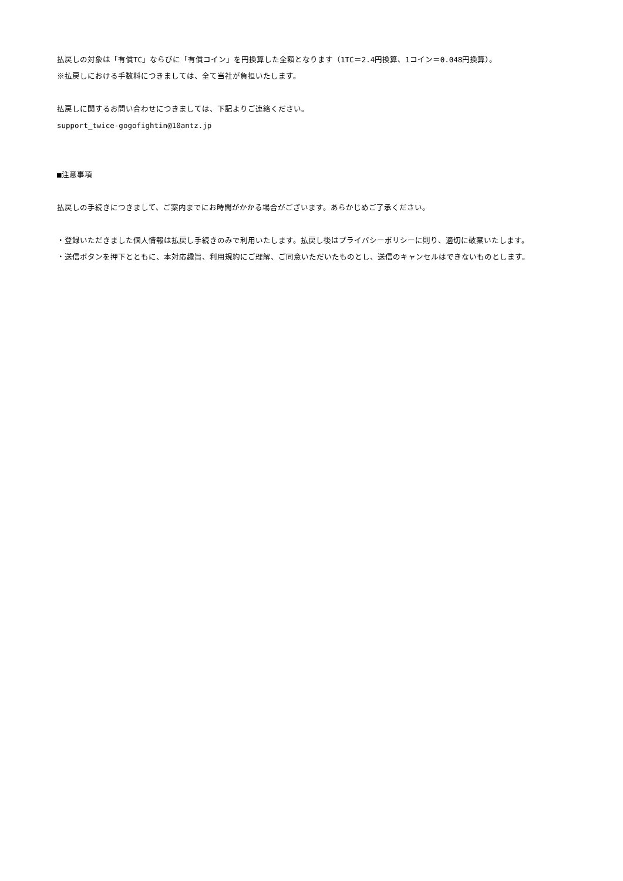払戻しの対象は「有償TC」ならびに「有償コイン」を円換算した全額となります（1TC＝2.4円換算、1コイン＝0.048円換算）。
※払戻しにおける手数料につきましては、全て当社が負担いたします。
払戻しに関するお問い合わせにつきましては、下記よりご連絡ください。
support_twice-gogofightin@10antz.jp
■注意事項
払戻しの手続きにつきまして、ご案内までにお時間がかかる場合がございます。あらかじめご了承ください。
・登録いただきました個人情報は払戻し手続きのみで利用いたします。払戻し後はプライバシーポリシーに則り、適切に破棄いたします。
・送信ボタンを押下とともに、本対応趣旨、利用規約にご理解、ご同意いただいたものとし、送信のキャンセルはできないものとします。